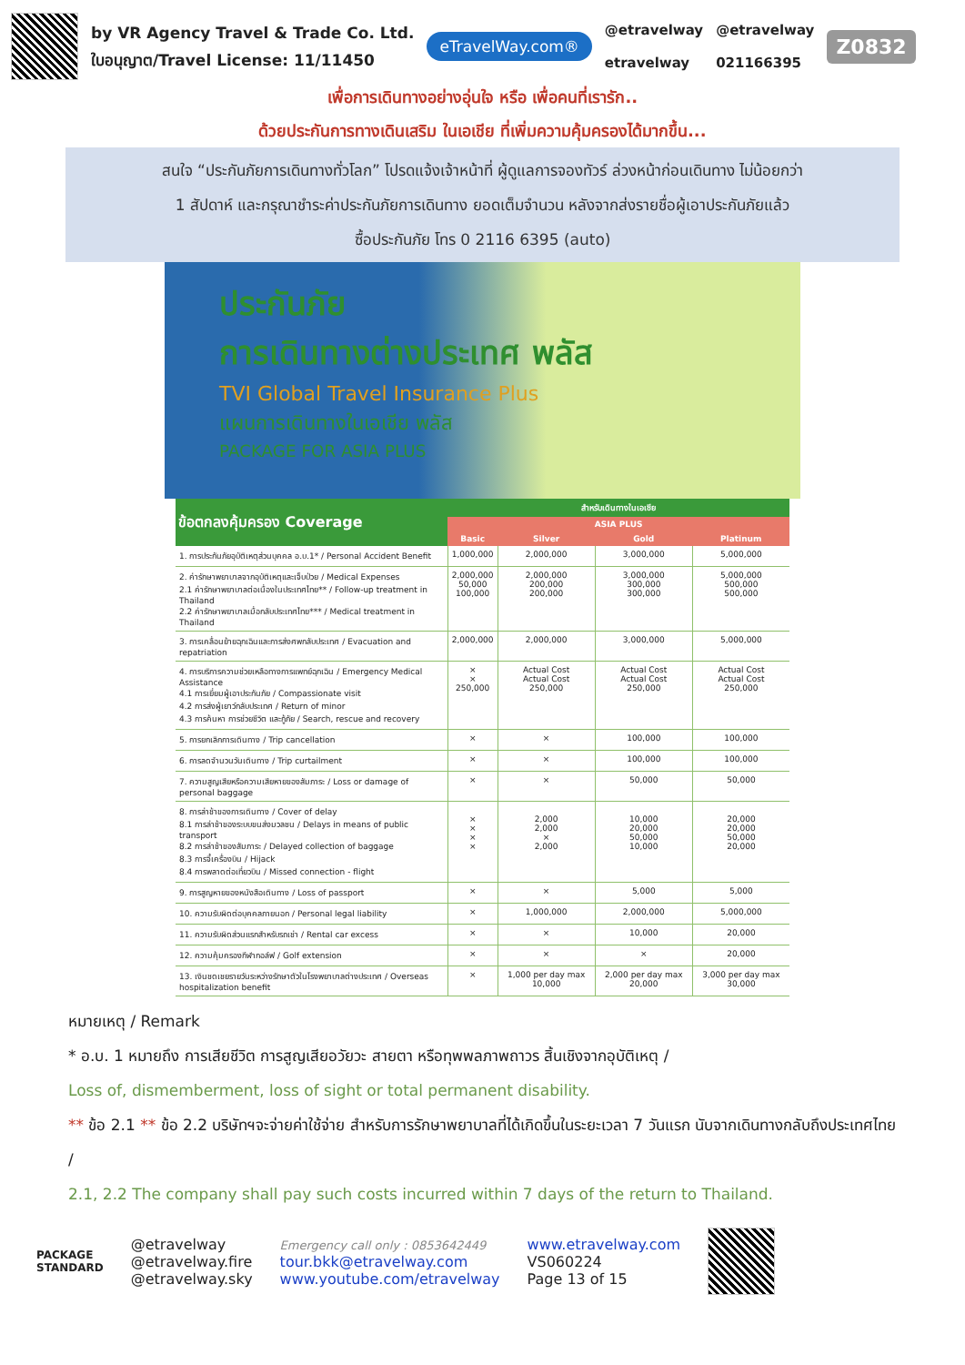by VR Agency Travel & Trade Co. Ltd.
ใบอนุญาต/Travel License: 11/11450
eTravelWay.com®
@etravelway
etravelway
@etravelway
021166395
Z0832
เพื่อการเดินทางอย่างอุ่นใจ หรือ เพื่อคนที่เรารัก..
ด้วยประกันการทางเดินเสริม ในเอเชีย ที่เพิ่มความคุ้มครองได้มากขึ้น...
สนใจ “ประกันภัยการเดินทางทั่วโลก” โปรดแจ้งเจ้าหน้าที่ ผู้ดูแลการจองทัวร์ ล่วงหน้าก่อนเดินทาง ไม่น้อยกว่า
1 สัปดาห์ และกรุณาชำระค่าประกันภัยการเดินทาง ยอดเต็มจำนวน หลังจากส่งรายชื่อผู้เอาประกันภัยแล้ว
ซื้อประกันภัย โทร 0 2116 6395 (auto)
ประกันภัย
การเดินทางต่างประเทศ พลัส
TVI Global Travel Insurance Plus
แผนการเดินทางในเอเชีย พลัส
PACKAGE FOR ASIA PLUS
| ข้อตกลงคุ้มครอง Coverage | สำหรับเดินทางในเอเชีย | | | |
| --- | --- | --- | --- | --- |
| | ASIA PLUS | | | |
| | Basic | Silver | Gold | Platinum |
| 1. การประกันภัยอุบัติเหตุส่วนบุคคล อ.บ.1* / Personal Accident Benefit | 1,000,000 | 2,000,000 | 3,000,000 | 5,000,000 |
| 2. ค่ารักษาพยาบาลจากอุบัติเหตุและเจ็บป่วย / Medical Expenses 2.1 ค่ารักษาพยาบาลต่อเนื่องในประเทศไทย** / Follow-up treatment in Thailand 2.2 ค่ารักษาพยาบาลเมื่อกลับประเทศไทย*** / Medical treatment in Thailand | 2,000,000 50,000 100,000 | 2,000,000 200,000 200,000 | 3,000,000 300,000 300,000 | 5,000,000 500,000 500,000 |
| 3. การเคลื่อนย้ายฉุกเฉินและการส่งศพกลับประเทศ / Evacuation and repatriation | 2,000,000 | 2,000,000 | 3,000,000 | 5,000,000 |
| 4. การบริการความช่วยเหลือทางการแพทย์ฉุกเฉิน / Emergency Medical Assistance 4.1 การเยี่ยมผู้เอาประกันภัย / Compassionate visit 4.2 การส่งผู้เยาว์กลับประเทศ / Return of minor 4.3 การค้นหา การช่วยชีวิต และกู้ภัย / Search, rescue and recovery | × × 250,000 | Actual Cost Actual Cost 250,000 | Actual Cost Actual Cost 250,000 | Actual Cost Actual Cost 250,000 |
| 5. การยกเลิกการเดินทาง / Trip cancellation | × | × | 100,000 | 100,000 |
| 6. การลดจำนวนวันเดินทาง / Trip curtailment | × | × | 100,000 | 100,000 |
| 7. ความสูญเสียหรือความเสียหายของสัมภาระ / Loss or damage of personal baggage | × | × | 50,000 | 50,000 |
| 8. การล่าช้าของการเดินทาง / Cover of delay 8.1 การล่าช้าของระบบขนส่งมวลชน / Delays in means of public transport 8.2 การล่าช้าของสัมภาระ / Delayed collection of baggage 8.3 การจี้เครื่องบิน / Hijack 8.4 การพลาดต่อเที่ยวบิน / Missed connection - flight | × × × × | 2,000 2,000 × 2,000 | 10,000 20,000 50,000 10,000 | 20,000 20,000 50,000 20,000 |
| 9. การสูญหายของหนังสือเดินทาง / Loss of passport | × | × | 5,000 | 5,000 |
| 10. ความรับผิดต่อบุคคลภายนอก / Personal legal liability | × | 1,000,000 | 2,000,000 | 5,000,000 |
| 11. ความรับผิดส่วนแรกสำหรับรถเช่า / Rental car excess | × | × | 10,000 | 20,000 |
| 12. ความคุ้มครองกีฬากอล์ฟ / Golf extension | × | × | × | 20,000 |
| 13. เงินชดเชยรายวันระหว่างรักษาตัวในโรงพยาบาลต่างประเทศ / Overseas hospitalization benefit | × | 1,000 per day max 10,000 | 2,000 per day max 20,000 | 3,000 per day max 30,000 |
หมายเหตุ / Remark
* อ.บ. 1 หมายถึง การเสียชีวิต การสูญเสียอวัยวะ สายตา หรือทุพพลภาพถาวร สิ้นเชิงจากอุบัติเหตุ /
Loss of, dismemberment, loss of sight or total permanent disability.
** ข้อ 2.1 ** ข้อ 2.2 บริษัทฯจะจ่ายค่าใช้จ่าย สำหรับการรักษาพยาบาลที่ได้เกิดขึ้นในระยะเวลา 7 วันแรก นับจากเดินทางกลับถึงประเทศไทย /
2.1, 2.2 The company shall pay such costs incurred within 7 days of the return to Thailand.
PACKAGE
STANDARD
@etravelway
@etravelway.fire
@etravelway.sky
Emergency call only : 0853642449
tour.bkk@etravelway.com
www.youtube.com/etravelway
www.etravelway.com
VS060224
Page 13 of 15